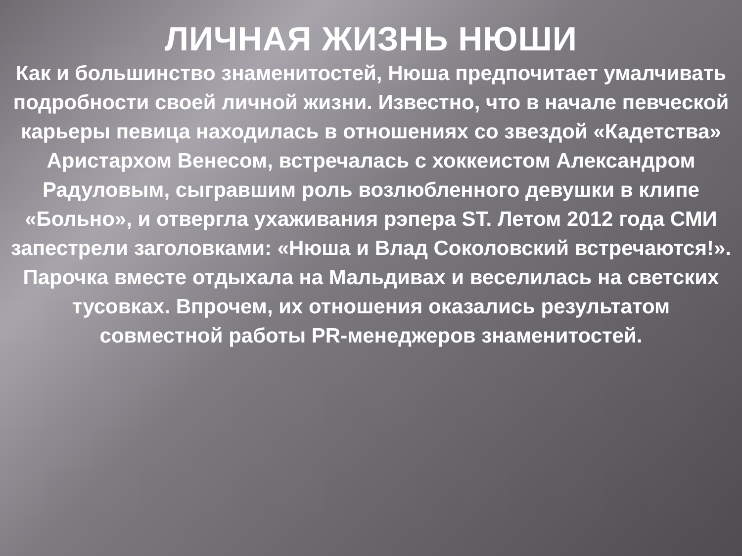ЛИЧНАЯ ЖИЗНЬ НЮШИ
Как и большинство знаменитостей, Нюша предпочитает умалчивать подробности своей личной жизни. Известно, что в начале певческой карьеры певица находилась в отношениях со звездой «Кадетства» Аристархом Венесом, встречалась с хоккеистом Александром Радуловым, сыгравшим роль возлюбленного девушки в клипе «Больно», и отвергла ухаживания рэпера ST. Летом 2012 года СМИ запестрели заголовками: «Нюша и Влад Соколовский встречаются!». Парочка вместе отдыхала на Мальдивах и веселилась на светских тусовках. Впрочем, их отношения оказались результатом совместной работы PR-менеджеров знаменитостей.